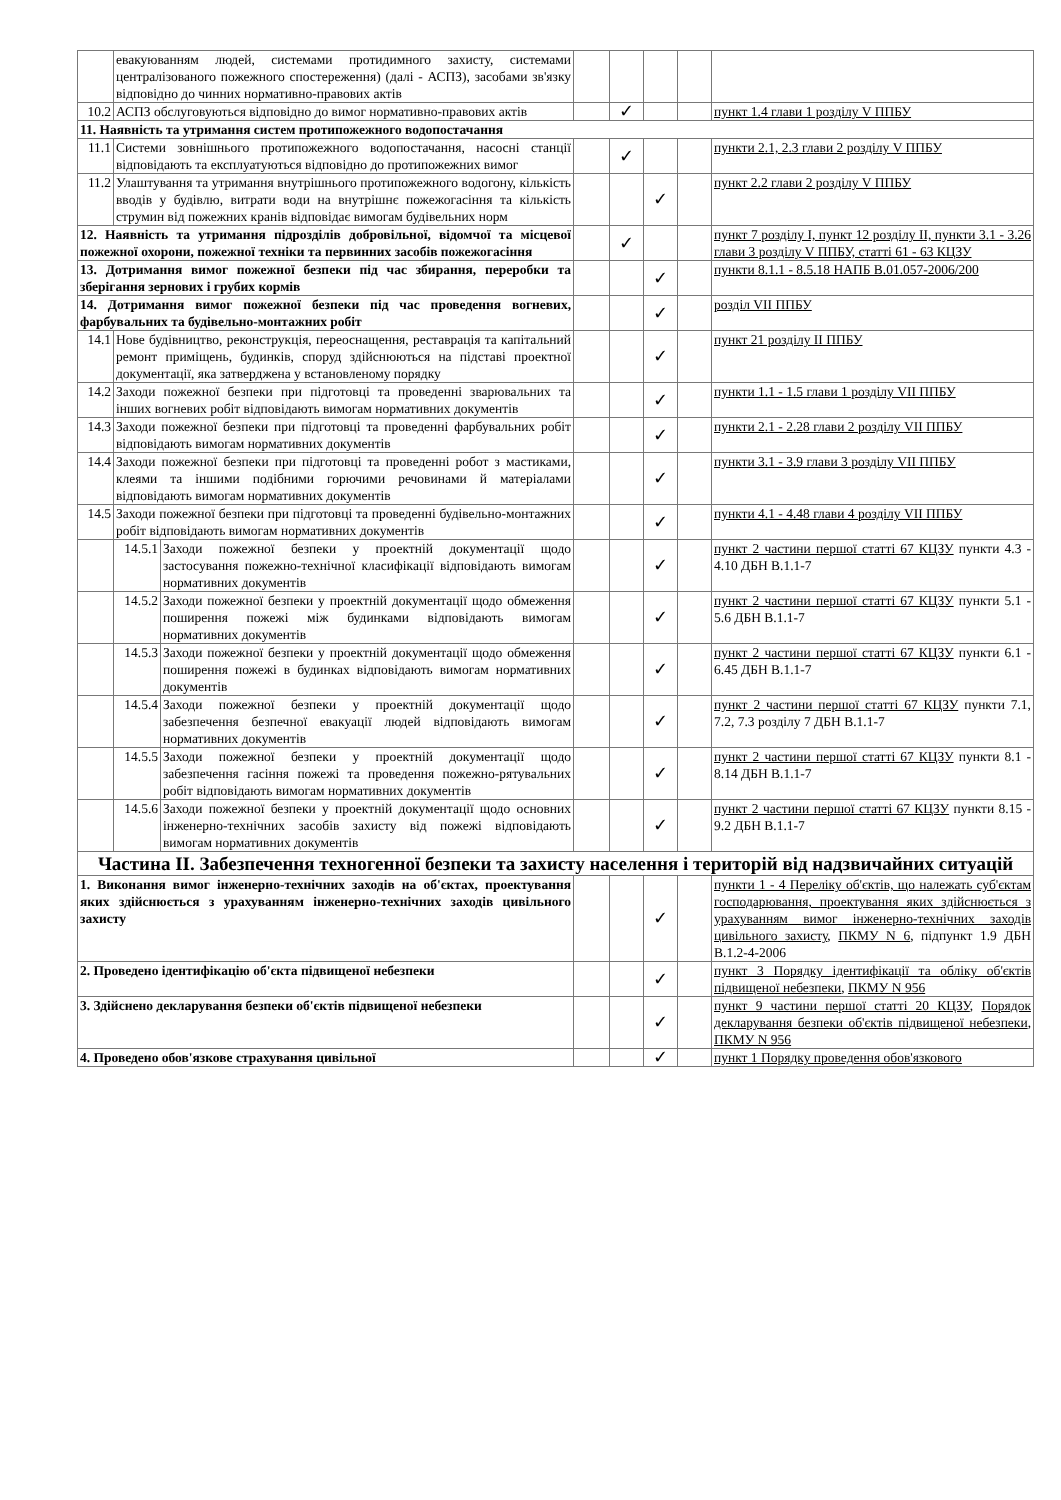| | евакуюванням людей, системами протидимного захисту, системами централізованого пожежного спостереження) (далі - АСПЗ), засобами зв'язку відповідно до чинних нормативно-правових актів | | | | | | |
| 10.2 | АСПЗ обслуговуються відповідно до вимог нормативно-правових актів | | | ✓ | | | пункт 1.4 глави 1 розділу V ППБУ |
| 11. Наявність та утримання систем протипожежного водопостачання | | | | | | | |
| 11.1 | Системи зовнішнього протипожежного водопостачання, насосні станції відповідають та експлуатуються відповідно до протипожежних вимог | | | ✓ | | | пункти 2.1, 2.3 глави 2 розділу V ППБУ |
| 11.2 | Улаштування та утримання внутрішнього протипожежного водогону, кількість вводів у будівлю, витрати води на внутрішнє пожежогасіння та кількість струмин від пожежних кранів відповідає вимогам будівельних норм | | | | ✓ | | пункт 2.2 глави 2 розділу V ППБУ |
| 12. Наявність та утримання підрозділів добровільної, відомчої та місцевої пожежної охорони, пожежної техніки та первинних засобів пожежогасіння | | | | ✓ | | | пункт 7 розділу I, пункт 12 розділу II, пункти 3.1 - 3.26 глави 3 розділу V ППБУ, статті 61 - 63 КЦЗУ |
| 13. Дотримання вимог пожежної безпеки під час збирання, переробки та зберігання зернових і грубих кормів | | | | | ✓ | | пункти 8.1.1 - 8.5.18 НАПБ В.01.057-2006/200 |
| 14. Дотримання вимог пожежної безпеки під час проведення вогневих, фарбувальних та будівельно-монтажних робіт | | | | | ✓ | | розділ VII ППБУ |
| 14.1 | Нове будівництво, реконструкція, переоснащення, реставрація та капітальний ремонт приміщень, будинків, споруд здійснюються на підставі проектної документації, яка затверджена у встановленому порядку | | | | ✓ | | пункт 21 розділу II ППБУ |
| 14.2 | Заходи пожежної безпеки при підготовці та проведенні зварювальних та інших вогневих робіт відповідають вимогам нормативних документів | | | | ✓ | | пункти 1.1 - 1.5 глави 1 розділу VII ППБУ |
| 14.3 | Заходи пожежної безпеки при підготовці та проведенні фарбувальних робіт відповідають вимогам нормативних документів | | | | ✓ | | пункти 2.1 - 2.28 глави 2 розділу VII ППБУ |
| 14.4 | Заходи пожежної безпеки при підготовці та проведенні робот з мастиками, клеями та іншими подібними горючими речовинами й матеріалами відповідають вимогам нормативних документів | | | | ✓ | | пункти 3.1 - 3.9 глави 3 розділу VII ППБУ |
| 14.5 | Заходи пожежної безпеки при підготовці та проведенні будівельно-монтажних робіт відповідають вимогам нормативних документів | | | | ✓ | | пункти 4.1 - 4.48 глави 4 розділу VII ППБУ |
| | 14.5.1 | Заходи пожежної безпеки у проектній документації щодо застосування пожежно-технічної класифікації відповідають вимогам нормативних документів | | | ✓ | | пункт 2 частини першої статті 67 КЦЗУ пункти 4.3 - 4.10 ДБН В.1.1-7 |
| | 14.5.2 | Заходи пожежної безпеки у проектній документації щодо обмеження поширення пожежі між будинками відповідають вимогам нормативних документів | | | ✓ | | пункт 2 частини першої статті 67 КЦЗУ пункти 5.1 - 5.6 ДБН В.1.1-7 |
| | 14.5.3 | Заходи пожежної безпеки у проектній документації щодо обмеження поширення пожежі в будинках відповідають вимогам нормативних документів | | | ✓ | | пункт 2 частини першої статті 67 КЦЗУ пункти 6.1 - 6.45 ДБН В.1.1-7 |
| | 14.5.4 | Заходи пожежної безпеки у проектній документації щодо забезпечення безпечної евакуації людей відповідають вимогам нормативних документів | | | ✓ | | пункт 2 частини першої статті 67 КЦЗУ пункти 7.1, 7.2, 7.3 розділу 7 ДБН В.1.1-7 |
| | 14.5.5 | Заходи пожежної безпеки у проектній документації щодо забезпечення гасіння пожежі та проведення пожежно-рятувальних робіт відповідають вимогам нормативних документів | | | ✓ | | пункт 2 частини першої статті 67 КЦЗУ пункти 8.1 - 8.14 ДБН В.1.1-7 |
| | 14.5.6 | Заходи пожежної безпеки у проектній документації щодо основних інженерно-технічних засобів захисту від пожежі відповідають вимогам нормативних документів | | | ✓ | | пункт 2 частини першої статті 67 КЦЗУ пункти 8.15 - 9.2 ДБН В.1.1-7 |
| Частина II. Забезпечення техногенної безпеки та захисту населення і територій від надзвичайних ситуацій | | | | | | | |
| 1. Виконання вимог інженерно-технічних заходів на об'єктах, проектування яких здійснюється з урахуванням інженерно-технічних заходів цивільного захисту | | | | | ✓ | | пункти 1 - 4 Переліку об'єктів, що належать суб'єктам господарювання, проектування яких здійснюється з урахуванням вимог інженерно-технічних заходів цивільного захисту , ПКМУ N 6 , підпункт 1.9 ДБН В.1.2-4-2006 |
| 2. Проведено ідентифікацію об'єкта підвищеної небезпеки | | | | | ✓ | | пункт 3 Порядку ідентифікації та обліку об'єктів підвищеної небезпеки , ПКМУ N 956 |
| 3. Здійснено декларування безпеки об'єктів підвищеної небезпеки | | | | | ✓ | | пункт 9 частини першої статті 20 КЦЗУ , Порядок декларування безпеки об'єктів підвищеної небезпеки , ПКМУ N 956 |
| 4. Проведено обов'язкове страхування цивільної | | | | | ✓ | | пункт 1 Порядку проведення обов'язкового |